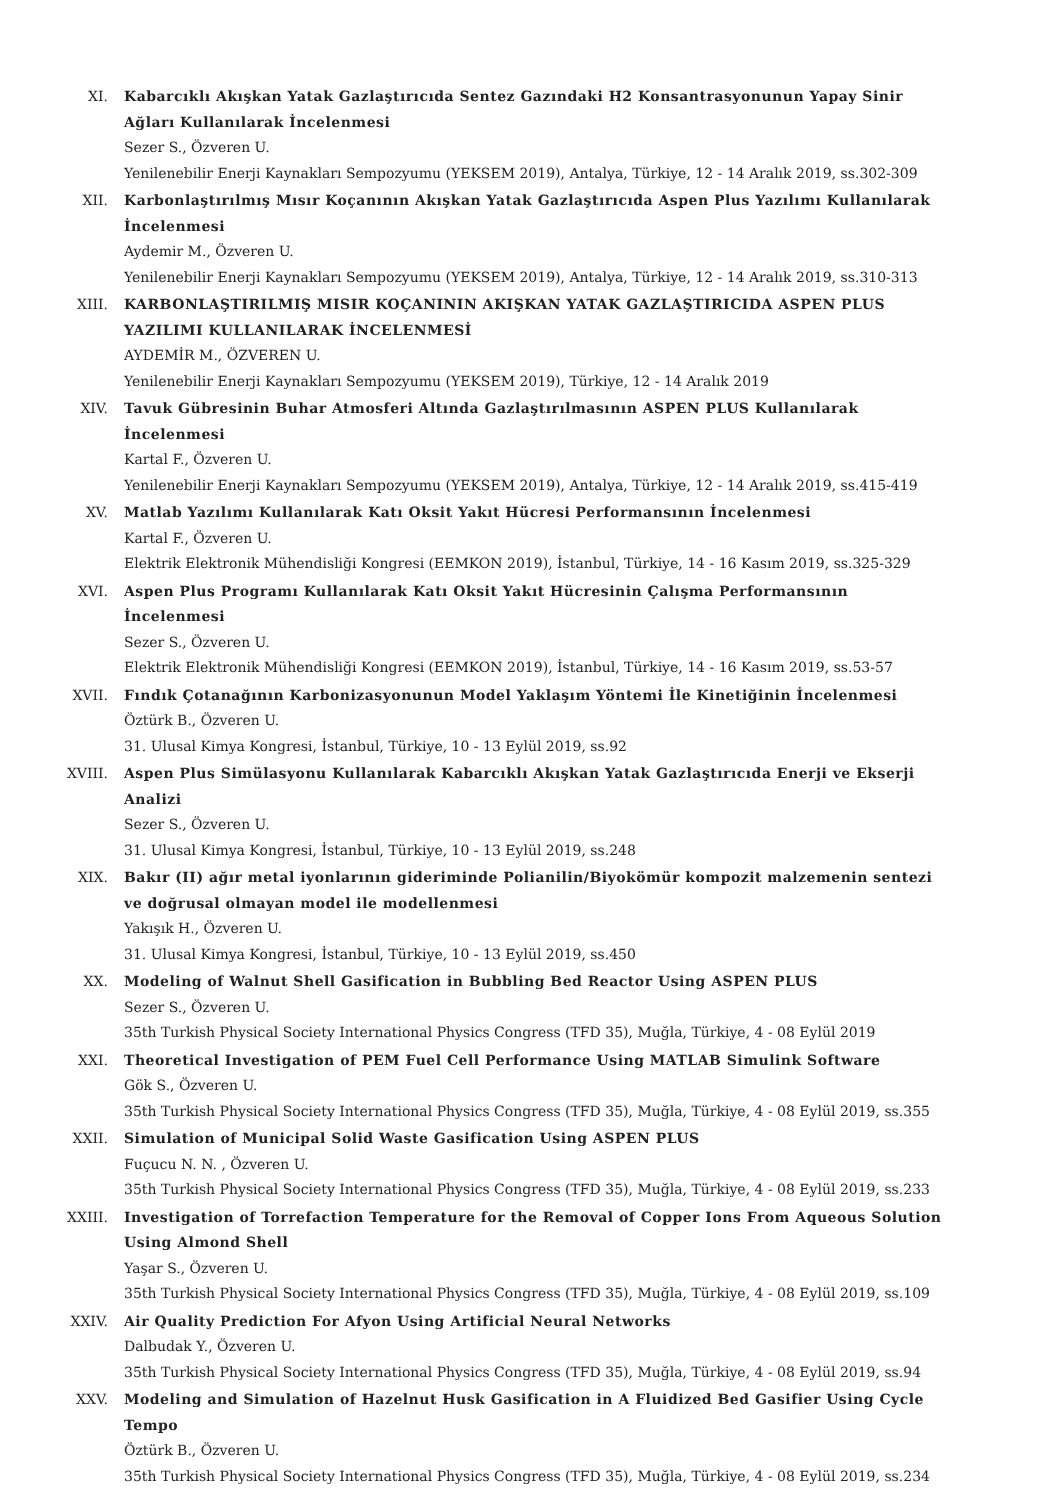XI. Kabarcıklı Akışkan Yatak Gazlaştırıcıda Sentez Gazındaki H2 Konsantrasyonunun Yapay Sinir Ağları Kullanılarak İncelenmesi
Sezer S., Özveren U.
Yenilenebilir Enerji Kaynakları Sempozyumu (YEKSEM 2019), Antalya, Türkiye, 12 - 14 Aralık 2019, ss.302-309
XII. Karbonlaştırılmış Mısır Koçanının Akışkan Yatak Gazlaştırıcıda Aspen Plus Yazılımı Kullanılarak İncelenmesi
Aydemir M., Özveren U.
Yenilenebilir Enerji Kaynakları Sempozyumu (YEKSEM 2019), Antalya, Türkiye, 12 - 14 Aralık 2019, ss.310-313
XIII. KARBONLAŞTIRILMIŞ MISIR KOÇANININ AKIŞKAN YATAK GAZLAŞTIRICIDA ASPEN PLUS YAZILIMI KULLANILARAK İNCELENMESİ
AYDEMİR M., ÖZVEREN U.
Yenilenebilir Enerji Kaynakları Sempozyumu (YEKSEM 2019), Türkiye, 12 - 14 Aralık 2019
XIV. Tavuk Gübresinin Buhar Atmosferi Altında Gazlaştırılmasının ASPEN PLUS Kullanılarak İncelenmesi
Kartal F., Özveren U.
Yenilenebilir Enerji Kaynakları Sempozyumu (YEKSEM 2019), Antalya, Türkiye, 12 - 14 Aralık 2019, ss.415-419
XV. Matlab Yazılımı Kullanılarak Katı Oksit Yakıt Hücresi Performansının İncelenmesi
Kartal F., Özveren U.
Elektrik Elektronik Mühendisliği Kongresi (EEMKON 2019), İstanbul, Türkiye, 14 - 16 Kasım 2019, ss.325-329
XVI. Aspen Plus Programı Kullanılarak Katı Oksit Yakıt Hücresinin Çalışma Performansının İncelenmesi
Sezer S., Özveren U.
Elektrik Elektronik Mühendisliği Kongresi (EEMKON 2019), İstanbul, Türkiye, 14 - 16 Kasım 2019, ss.53-57
XVII. Fındık Çotanağının Karbonizasyonunun Model Yaklaşım Yöntemi İle Kinetiğinin İncelenmesi
Öztürk B., Özveren U.
31. Ulusal Kimya Kongresi, İstanbul, Türkiye, 10 - 13 Eylül 2019, ss.92
XVIII. Aspen Plus Simülasyonu Kullanılarak Kabarcıklı Akışkan Yatak Gazlaştırıcıda Enerji ve Ekserji Analizi
Sezer S., Özveren U.
31. Ulusal Kimya Kongresi, İstanbul, Türkiye, 10 - 13 Eylül 2019, ss.248
XIX. Bakır (II) ağır metal iyonlarının gideriminde Polianilin/Biyokömür kompozit malzemenin sentezi ve doğrusal olmayan model ile modellenmesi
Yakışık H., Özveren U.
31. Ulusal Kimya Kongresi, İstanbul, Türkiye, 10 - 13 Eylül 2019, ss.450
XX. Modeling of Walnut Shell Gasification in Bubbling Bed Reactor Using ASPEN PLUS
Sezer S., Özveren U.
35th Turkish Physical Society International Physics Congress (TFD 35), Muğla, Türkiye, 4 - 08 Eylül 2019
XXI. Theoretical Investigation of PEM Fuel Cell Performance Using MATLAB Simulink Software
Gök S., Özveren U.
35th Turkish Physical Society International Physics Congress (TFD 35), Muğla, Türkiye, 4 - 08 Eylül 2019, ss.355
XXII. Simulation of Municipal Solid Waste Gasification Using ASPEN PLUS
Fuçucu N. N. , Özveren U.
35th Turkish Physical Society International Physics Congress (TFD 35), Muğla, Türkiye, 4 - 08 Eylül 2019, ss.233
XXIII. Investigation of Torrefaction Temperature for the Removal of Copper Ions From Aqueous Solution Using Almond Shell
Yaşar S., Özveren U.
35th Turkish Physical Society International Physics Congress (TFD 35), Muğla, Türkiye, 4 - 08 Eylül 2019, ss.109
XXIV. Air Quality Prediction For Afyon Using Artificial Neural Networks
Dalbudak Y., Özveren U.
35th Turkish Physical Society International Physics Congress (TFD 35), Muğla, Türkiye, 4 - 08 Eylül 2019, ss.94
XXV. Modeling and Simulation of Hazelnut Husk Gasification in A Fluidized Bed Gasifier Using Cycle Tempo
Öztürk B., Özveren U.
35th Turkish Physical Society International Physics Congress (TFD 35), Muğla, Türkiye, 4 - 08 Eylül 2019, ss.234